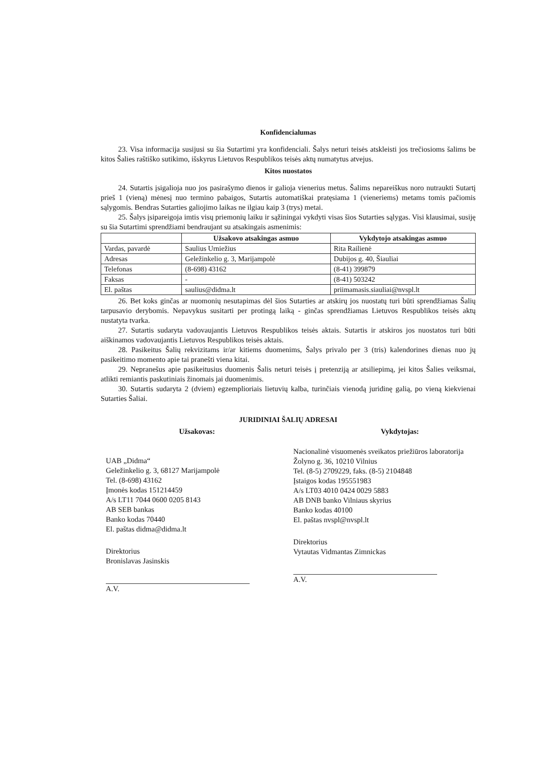Konfidencialumas
23. Visa informacija susijusi su šia Sutartimi yra konfidenciali. Šalys neturi teisės atskleisti jos trečiosioms šalims be kitos Šalies raštiško sutikimo, išskyrus Lietuvos Respublikos teisės aktų numatytus atvejus.
Kitos nuostatos
24. Sutartis įsigalioja nuo jos pasirašymo dienos ir galioja vienerius metus. Šalims nepareiškus noro nutraukti Sutartį prieš 1 (vieną) mėnesį nuo termino pabaigos, Sutartis automatiškai pratęsiama 1 (vieneriems) metams tomis pačiomis sąlygomis. Bendras Sutarties galiojimo laikas ne ilgiau kaip 3 (trys) metai.
25. Šalys įsipareigoja imtis visų priemonių laiku ir sąžiningai vykdyti visas šios Sutarties sąlygas. Visi klausimai, susiję su šia Sutartimi sprendžiami bendraujant su atsakingais asmenimis:
| | Užsakovo atsakingas asmuo | Vykdytojo atsakingas asmuo |
| --- | --- | --- |
| Vardas, pavardė | Saulius Urniežius | Rita Railienė |
| Adresas | Geležinkelio g. 3, Marijampolė | Dubijos g. 40, Šiauliai |
| Telefonas | (8-698) 43162 | (8-41) 399879 |
| Faksas | - | (8-41) 503242 |
| El. paštas | saulius@didma.lt | priimamasis.siauliai@nvspl.lt |
26. Bet koks ginčas ar nuomonių nesutapimas dėl šios Sutarties ar atskirų jos nuostatų turi būti sprendžiamas Šalių tarpusavio derybomis. Nepavykus susitarti per protingą laiką - ginčas sprendžiamas Lietuvos Respublikos teisės aktų nustatyta tvarka.
27. Sutartis sudaryta vadovaujantis Lietuvos Respublikos teisės aktais. Sutartis ir atskiros jos nuostatos turi būti aiškinamos vadovaujantis Lietuvos Respublikos teisės aktais.
28. Pasikeitus Šalių rekvizitams ir/ar kitiems duomenims, Šalys privalo per 3 (tris) kalendorines dienas nuo jų pasikeitimo momento apie tai pranešti viena kitai.
29. Nepranešus apie pasikeitusius duomenis Šalis neturi teisės į pretenziją ar atsiliepimą, jei kitos Šalies veiksmai, atlikti remiantis paskutiniais žinomais jai duomenimis.
30. Sutartis sudaryta 2 (dviem) egzemplioriais lietuvių kalba, turinčiais vienodą juridinę galią, po vieną kiekvienai Sutarties Šaliai.
JURIDINIAI ŠALIŲ ADRESAI
Užsakovas:
UAB „Didma“
Geležinkelio g. 3, 68127 Marijampolė
Tel. (8-698) 43162
Įmonės kodas 151214459
A/s LT11 7044 0600 0205 8143
AB SEB bankas
Banko kodas 70440
El. paštas didma@didma.lt
Direktorius
Bronislavas Jasinskis
A.V.
Vykdytojas:
Nacionalinė visuomenės sveikatos priežiūros laboratorija
Žolyno g. 36, 10210 Vilnius
Tel. (8-5) 2709229, faks. (8-5) 2104848
Įstaigos kodas 195551983
A/s LT03 4010 0424 0029 5883
AB DNB banko Vilniaus skyrius
Banko kodas 40100
El. paštas nvspl@nvspl.lt
Direktorius
Vytautas Vidmantas Zimnickas
A.V.